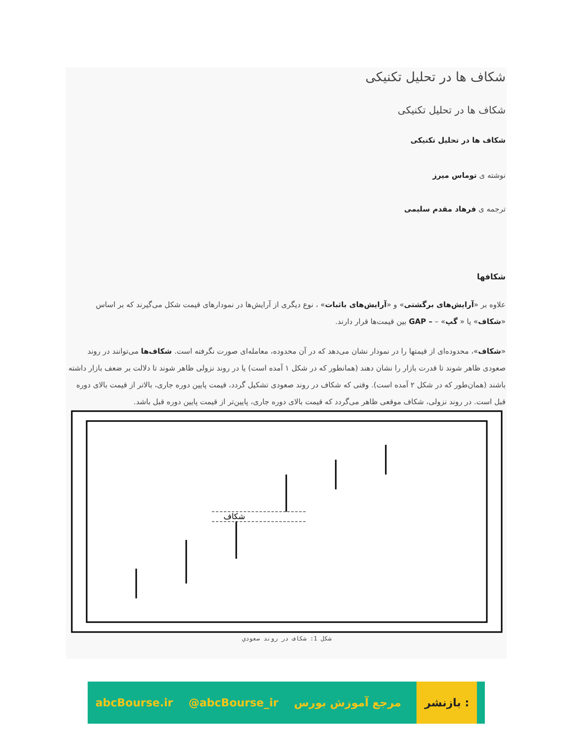شکاف ها در تحلیل تکنیکی
شکاف ها در تحلیل تکنیکی
شکاف ها در تحلیل تکنیکی
نوشته ی توماس میرز
ترجمه ی فرهاد مقدم سلیمی
شکافها
علاوه بر «آرایش‌های برگشتی» و «آرایش‌های باثبات» ، نوع دیگری از آرایش‌ها در نمودارهای قیمت شکل می‌گیرند که بر اساس «شکاف» یا « گپ» – – GAP بین قیمت‌ها قرار دارند.
«شکاف»، محدوده‌ای از قیمتها را در نمودار نشان می‌دهد که در آن محدوده، معامله‌ای صورت نگرفته است. شکاف‌ها می‌توانند در روند صعودی ظاهر شوند تا قدرت بازار را نشان دهند (همانطور که در شکل ۱ آمده است) یا در روند نزولی ظاهر شوند تا دلالت بر ضعف بازار داشته باشند (همان‌طور که در شکل ۲ آمده است). وقتی که شکاف در روند صعودی تشکیل گردد، قیمت پایین دوره جاری، بالاتر از قیمت بالای دوره قبل است. در روند نزولی، شکاف موقعی ظاهر می‌گردد که قیمت بالای دوره جاری، پایین‌تر از قیمت پایین دوره قبل باشد.
شکاف
شکل 1: شکاف در روند صعودي
abcBourse.ir @abcBourse_ir مرجع آموزش بورس بازنشر :